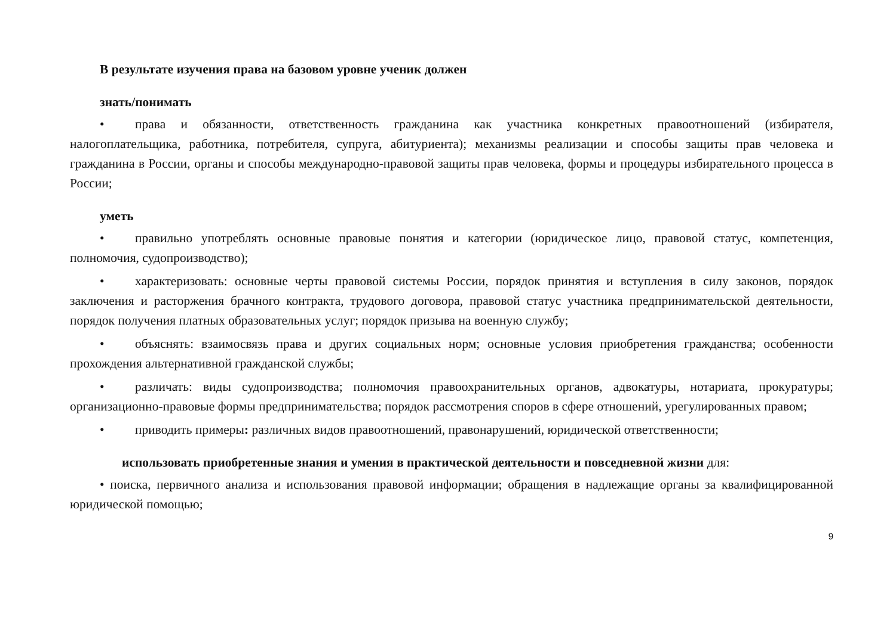В результате изучения права на базовом уровне ученик должен
знать/понимать
• права и обязанности, ответственность гражданина как участника конкретных правоотношений (избирателя, налогоплательщика, работника, потребителя, супруга, абитуриента); механизмы реализации и способы защиты прав человека и гражданина в России, органы и способы международно-правовой защиты прав человека, формы и процедуры избирательного процесса в России;
уметь
• правильно употреблять основные правовые понятия и категории (юридическое лицо, правовой статус, компетенция, полномочия, судопроизводство);
• характеризовать: основные черты правовой системы России, порядок принятия и вступления в силу законов, порядок заключения и расторжения брачного контракта, трудового договора, правовой статус участника предпринимательской деятельности, порядок получения платных образовательных услуг; порядок призыва на военную службу;
• объяснять: взаимосвязь права и других социальных норм; основные условия приобретения гражданства; особенности прохождения альтернативной гражданской службы;
• различать: виды судопроизводства; полномочия правоохранительных органов, адвокатуры, нотариата, прокуратуры; организационно-правовые формы предпринимательства; порядок рассмотрения споров в сфере отношений, урегулированных правом;
• приводить примеры: различных видов правоотношений, правонарушений, юридической ответственности;
использовать приобретенные знания и умения в практической деятельности и повседневной жизни для:
• поиска, первичного анализа и использования правовой информации; обращения в надлежащие органы за квалифицированной юридической помощью;
9